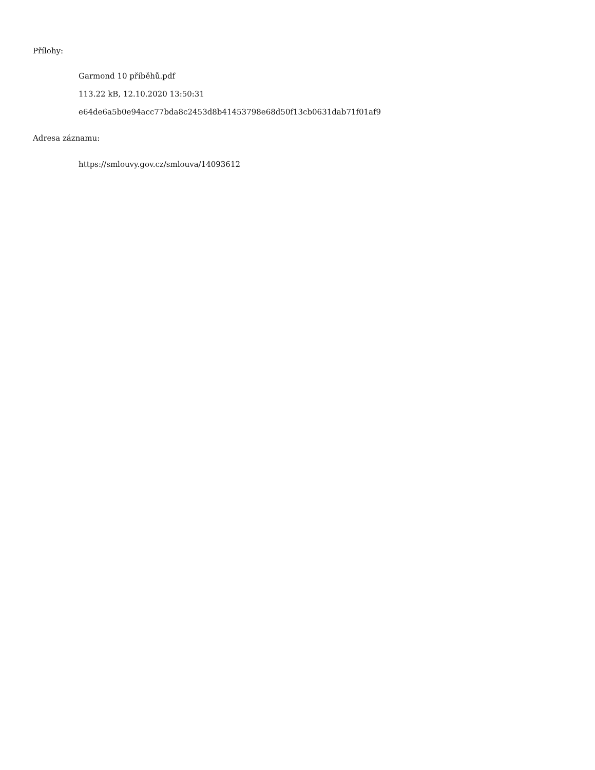Přílohy:
Garmond 10 příběhů.pdf
113.22 kB, 12.10.2020 13:50:31
e64de6a5b0e94acc77bda8c2453d8b41453798e68d50f13cb0631dab71f01af9
Adresa záznamu:
https://smlouvy.gov.cz/smlouva/14093612